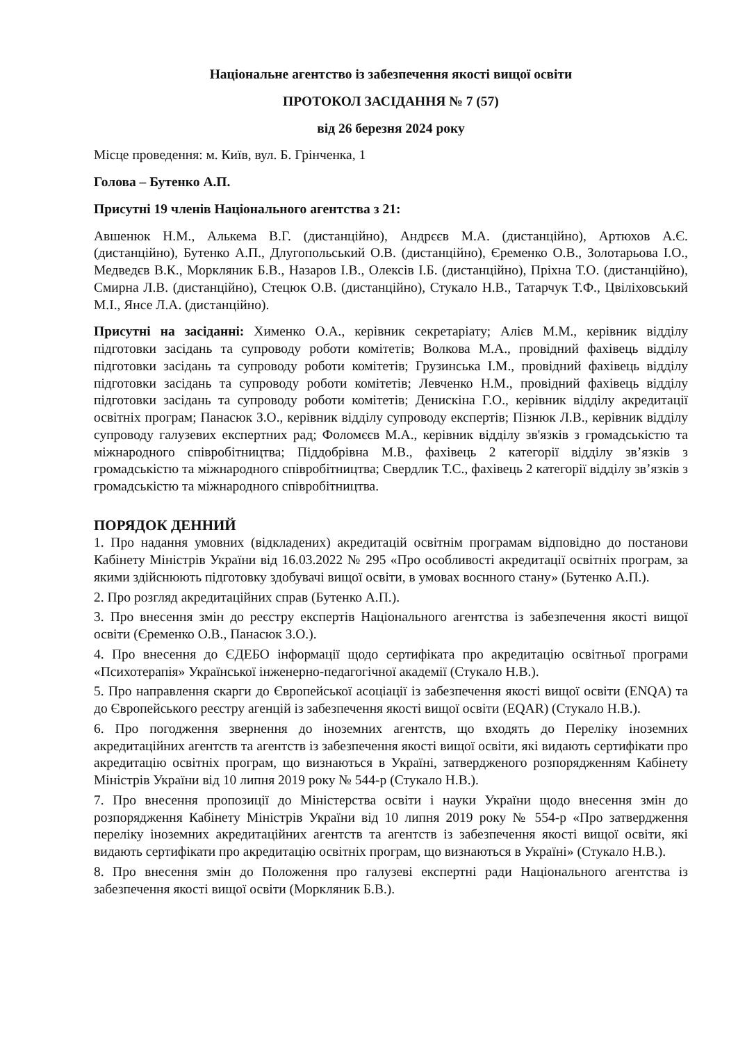Національне агентство із забезпечення якості вищої освіти
ПРОТОКОЛ ЗАСІДАННЯ № 7 (57)
від 26 березня 2024 року
Місце проведення: м. Київ, вул. Б. Грінченка, 1
Голова – Бутенко А.П.
Присутні 19 членів Національного агентства з 21:
Авшенюк Н.М., Алькема В.Г. (дистанційно), Андрєєв М.А. (дистанційно), Артюхов А.Є. (дистанційно), Бутенко А.П., Длугопольський О.В. (дистанційно), Єременко О.В., Золотарьова І.О., Медведєв В.К., Моркляник Б.В., Назаров І.В., Олексів І.Б. (дистанційно), Пріхна Т.О. (дистанційно), Смирна Л.В. (дистанційно), Стецюк О.В. (дистанційно), Стукало Н.В., Татарчук Т.Ф., Цвіліховський М.І., Янсе Л.А. (дистанційно).
Присутні на засіданні: Химeнко О.А., керівник секретаріату; Алієв М.М., керівник відділу підготовки засідань та супроводу роботи комітетів; Волкова М.А., провідний фахівець відділу підготовки засідань та супроводу роботи комітетів; Грузинська І.М., провідний фахівець відділу підготовки засідань та супроводу роботи комітетів; Левченко Н.М., провідний фахівець відділу підготовки засідань та супроводу роботи комітетів; Денискіна Г.О., керівник відділу акредитації освітніх програм; Панасюк З.О., керівник відділу супроводу експертів; Пізнюк Л.В., керівник відділу супроводу галузевих експертних рад; Фоломєєв М.А., керівник відділу зв'язків з громадськістю та міжнародного співробітництва; Піддобрівна М.В., фахівець 2 категорії відділу зв’язків з громадськістю та міжнародного співробітництва; Свердлик Т.С., фахівець 2 категорії відділу зв’язків з громадськістю та міжнародного співробітництва.
ПОРЯДОК ДЕННИЙ
1. Про надання умовних (відкладених) акредитацій освітнім програмам відповідно до постанови Кабінету Міністрів України від 16.03.2022 № 295 «Про особливості акредитації освітніх програм, за якими здійснюють підготовку здобувачі вищої освіти, в умовах воєнного стану» (Бутенко А.П.).
2. Про розгляд акредитаційних справ (Бутенко А.П.).
3. Про внесення змін до реєстру експертів Національного агентства із забезпечення якості вищої освіти (Єременко О.В., Панасюк З.О.).
4. Про внесення до ЄДЕБО інформації щодо сертифіката про акредитацію освітньої програми «Психотерапія» Української інженерно-педагогічної академії (Стукало Н.В.).
5. Про направлення скарги до Європейської асоціації із забезпечення якості вищої освіти (ENQA) та до Європейського реєстру агенцій із забезпечення якості вищої освіти (EQAR) (Стукало Н.В.).
6. Про погодження звернення до іноземних агентств, що входять до Переліку іноземних акредитаційних агентств та агентств із забезпечення якості вищої освіти, які видають сертифікати про акредитацію освітніх програм, що визнаються в Україні, затвердженого розпорядженням Кабінету Міністрів України від 10 липня 2019 року № 544-р (Стукало Н.В.).
7. Про внесення пропозиції до Міністерства освіти і науки України щодо внесення змін до розпорядження Кабінету Міністрів України від 10 липня 2019 року № 554-р «Про затвердження переліку іноземних акредитаційних агентств та агентств із забезпечення якості вищої освіти, які видають сертифікати про акредитацію освітніх програм, що визнаються в Україні» (Стукало Н.В.).
8. Про внесення змін до Положення про галузеві експертні ради Національного агентства із забезпечення якості вищої освіти (Моркляник Б.В.).